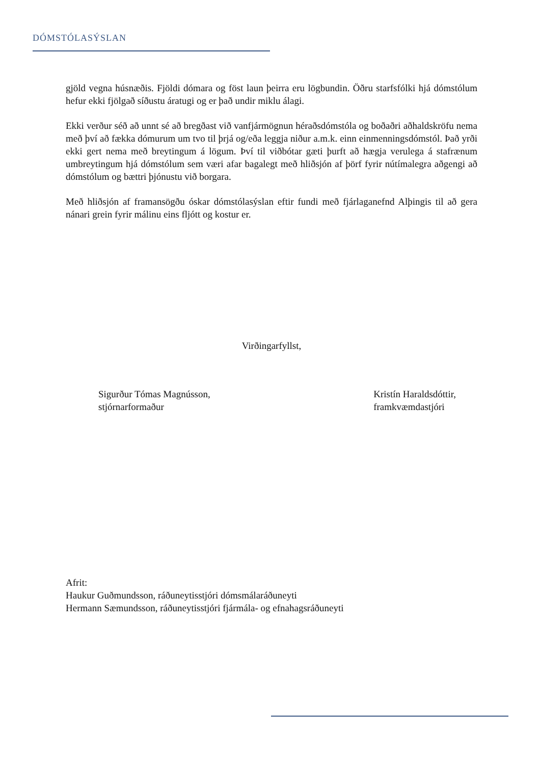DÓMSTÓLASÝSLAN
gjöld vegna húsnæðis. Fjöldi dómara og föst laun þeirra eru lögbundin. Öðru starfsfólki hjá dómstólum hefur ekki fjölgað síðustu áratugi og er það undir miklu álagi.
Ekki verður séð að unnt sé að bregðast við vanfjármögnun héraðsdómstóla og boðaðri aðhaldskröfu nema með því að fækka dómurum um tvo til þrjá og/eða leggja niður a.m.k. einn einmenningsdómstól. Það yrði ekki gert nema með breytingum á lögum. Því til viðbótar gæti þurft að hægja verulega á stafrænum umbreytingum hjá dómstólum sem væri afar bagalegt með hliðsjón af þörf fyrir nútímalegra aðgengi að dómstólum og bættri þjónustu við borgara.
Með hliðsjón af framansögðu óskar dómstólasýslan eftir fundi með fjárlaganefnd Alþingis til að gera nánari grein fyrir málinu eins fljótt og kostur er.
Virðingarfyllst,
Sigurður Tómas Magnússon,
stjórnarformaður
Kristín Haraldsdóttir,
framkvæmdastjóri
Afrit:
Haukur Guðmundsson, ráðuneytisstjóri dómsmálaráðuneyti
Hermann Sæmundsson, ráðuneytisstjóri fjármála- og efnahagsráðuneyti